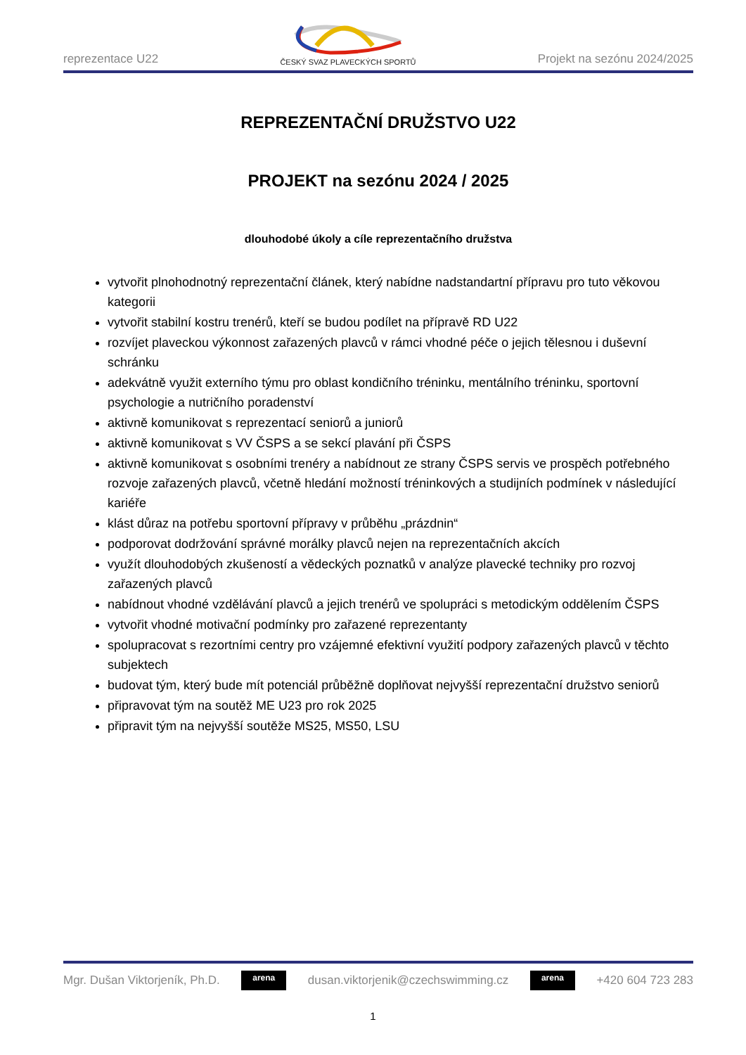reprezentace U22
ČESKÝ SVAZ PLAVECKÝCH SPORTŮ
Projekt na sezónu 2024/2025
REPREZENTAČNÍ DRUŽSTVO U22
PROJEKT na sezónu 2024 / 2025
dlouhodobé úkoly a cíle reprezentačního družstva
vytvořit plnohodnotný reprezentační článek, který nabídne nadstandartní přípravu pro tuto věkovou kategorii
vytvořit stabilní kostru trenérů, kteří se budou podílet na přípravě RD U22
rozvíjet plaveckou výkonnost zařazených plavců v rámci vhodné péče o jejich tělesnou i duševní schránku
adekvátně využit externího týmu pro oblast kondičního tréninku, mentálního tréninku, sportovní psychologie a nutričního poradenství
aktivně komunikovat s reprezentací seniorů a juniorů
aktivně komunikovat s VV ČSPS a se sekcí plavání při ČSPS
aktivně komunikovat s osobními trenéry a nabídnout ze strany ČSPS servis ve prospěch potřebného rozvoje zařazených plavců, včetně hledání možností tréninkových a studijních podmínek v následující kariéře
klást důraz na potřebu sportovní přípravy v průběhu „prázdnin“
podporovat dodržování správné morálky plavců nejen na reprezentačních akcích
využít dlouhodobých zkušeností a vědeckých poznatků v analýze plavecké techniky pro rozvoj zařazených plavců
nabídnout vhodné vzdělávání plavců a jejich trenérů ve spolupráci s metodickým oddělením ČSPS
vytvořit vhodné motivační podmínky pro zařazené reprezentanty
spolupracovat s rezortními centry pro vzájemné efektivní využití podpory zařazených plavců v těchto subjektech
budovat tým, který bude mít potenciál průběžně doplňovat nejvyšší reprezentační družstvo seniorů
připravovat tým na soutěž ME U23 pro rok 2025
připravit tým na nejvyšší soutěže MS25, MS50, LSU
Mgr. Dušan Viktorjeník, Ph.D.
arena
dusan.viktorjenik@czechswimming.cz
arena
+420 604 723 283
1